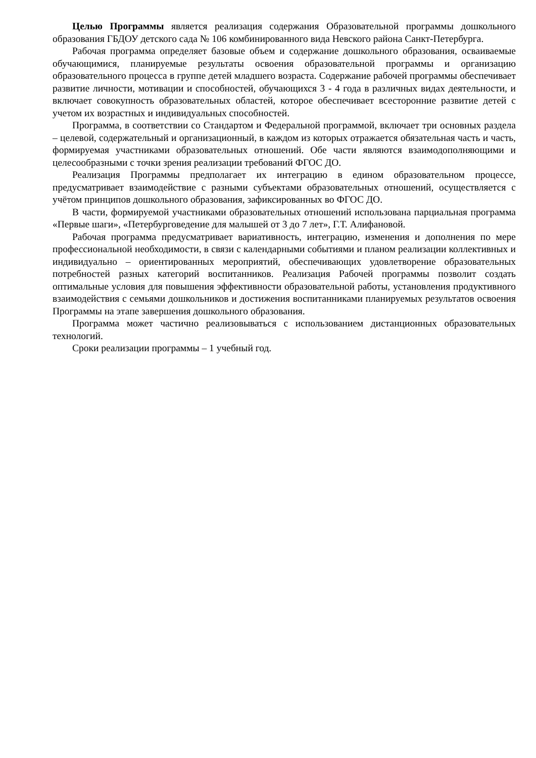Целью Программы является реализация содержания Образовательной программы дошкольного образования ГБДОУ детского сада № 106 комбинированного вида Невского района Санкт-Петербурга.
Рабочая программа определяет базовые объем и содержание дошкольного образования, осваиваемые обучающимися, планируемые результаты освоения образовательной программы и организацию образовательного процесса в группе детей младшего возраста. Содержание рабочей программы обеспечивает развитие личности, мотивации и способностей, обучающихся 3 - 4 года в различных видах деятельности, и включает совокупность образовательных областей, которое обеспечивает всесторонние развитие детей с учетом их возрастных и индивидуальных способностей.
Программа, в соответствии со Стандартом и Федеральной программой, включает три основных раздела – целевой, содержательный и организационный, в каждом из которых отражается обязательная часть и часть, формируемая участниками образовательных отношений. Обе части являются взаимодополняющими и целесообразными с точки зрения реализации требований ФГОС ДО.
Реализация Программы предполагает их интеграцию в едином образовательном процессе, предусматривает взаимодействие с разными субъектами образовательных отношений, осуществляется с учётом принципов дошкольного образования, зафиксированных во ФГОС ДО.
В части, формируемой участниками образовательных отношений использована парциальная программа «Первые шаги», «Петербурговедение для малышей от 3 до 7 лет», Г.Т. Алифановой.
Рабочая программа предусматривает вариативность, интеграцию, изменения и дополнения по мере профессиональной необходимости, в связи с календарными событиями и планом реализации коллективных и индивидуально – ориентированных мероприятий, обеспечивающих удовлетворение образовательных потребностей разных категорий воспитанников. Реализация Рабочей программы позволит создать оптимальные условия для повышения эффективности образовательной работы, установления продуктивного взаимодействия с семьями дошкольников и достижения воспитанниками планируемых результатов освоения Программы на этапе завершения дошкольного образования.
Программа может частично реализовываться с использованием дистанционных образовательных технологий.
Сроки реализации программы – 1 учебный год.